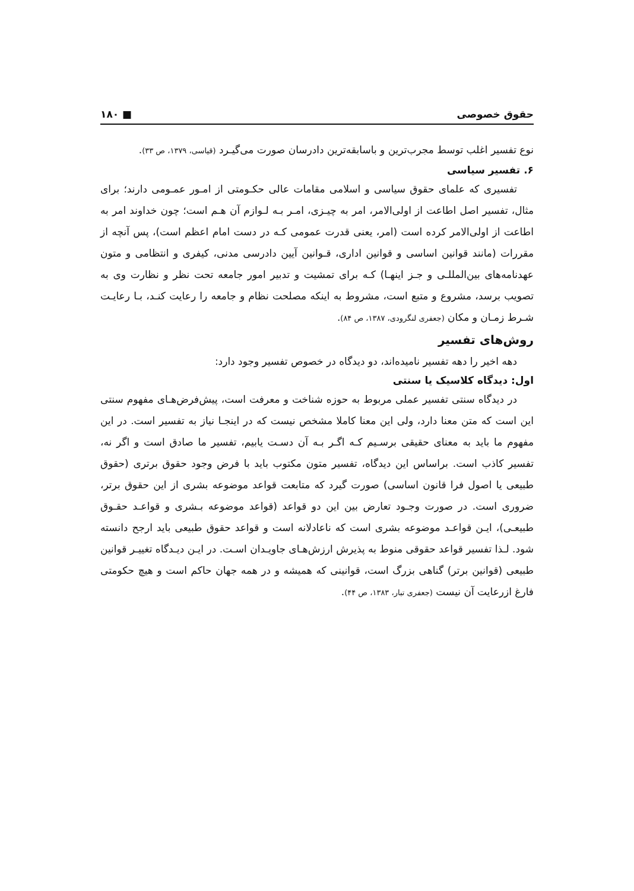حقوق خصوصی ■ ۱۸۰
نوع تفسیر اغلب توسط مجرب‌ترین و باسابقه‌ترین دادرسان صورت می‌گیـرد (قیاسی، ۱۳۷۹، ص ۳۳).
۶. تفسیر سیاسی
تفسیری که علمای حقوق سیاسی و اسلامی مقامات عالی حکـومتی از امـور عمـومی دارند؛ برای مثال، تفسیر اصل اطاعت از اولی‌الامر، امر به چیـزی، امـر بـه لـوازم آن هـم است؛ چون خداوند امر به اطاعت از اولی‌الامر کرده است (امر، یعنی قدرت عمومی کـه در دست امام اعظم است)، پس آنچه از مقررات (مانند قوانین اساسی و قوانین اداری، قـوانین آیین دادرسی مدنی، کیفری و انتظامی و متون عهدنامه‌های بین‌المللـی و جـز اینهـا) کـه برای تمشیت و تدبیر امور جامعه تحت نظر و نظارت وی به تصویب برسد، مشروع و متبع است، مشروط به اینکه مصلحت نظام و جامعه را رعایت کنـد، بـا رعایـت شـرط زمـان و مکان (جعفری لنگرودی، ۱۳۸۷، ص ۸۴).
روش‌های تفسیر
دهه اخیر را دهه تفسیر نامیده‌اند، دو دیدگاه در خصوص تفسیر وجود دارد:
اول: دیدگاه کلاسیک یا سنتی
در دیدگاه سنتی تفسیر عملی مربوط به حوزه شناخت و معرفت است، پیش‌فرض‌هـای مفهوم سنتی این است که متن معنا دارد، ولی این معنا کاملا مشخص نیست که در اینجـا نیاز به تفسیر است. در این مفهوم ما باید به معنای حقیقی برسـیم کـه اگـر بـه آن دسـت یابیم، تفسیر ما صادق است و اگر نه، تفسیر کاذب است. براساس این دیدگاه، تفسیر متون مکتوب باید با فرض وجود حقوق برتری (حقوق طبیعی یا اصول فرا قانون اساسی) صورت گیرد که متابعت قواعد موضوعه بشری از این حقوق برتر، ضروری است. در صورت وجـود تعارض بین این دو قواعد (قواعد موضوعه بـشری و قواعـد حقـوق طبیعـی)، ایـن قواعـد موضوعه بشری است که ناعادلانه است و قواعد حقوق طبیعی باید ارجح دانسته شود. لـذا تفسیر قواعد حقوقی منوط به پذیرش ارزش‌هـای جاویـدان اسـت. در ایـن دیـدگاه تغییـر قوانین طبیعی (قوانین برتر) گناهی بزرگ است، قوانینی که همیشه و در همه جهان حاکم است و هیچ حکومتی فارغ ازرعایت آن نیست (جعفری تبار، ۱۳۸۳، ص ۴۴).